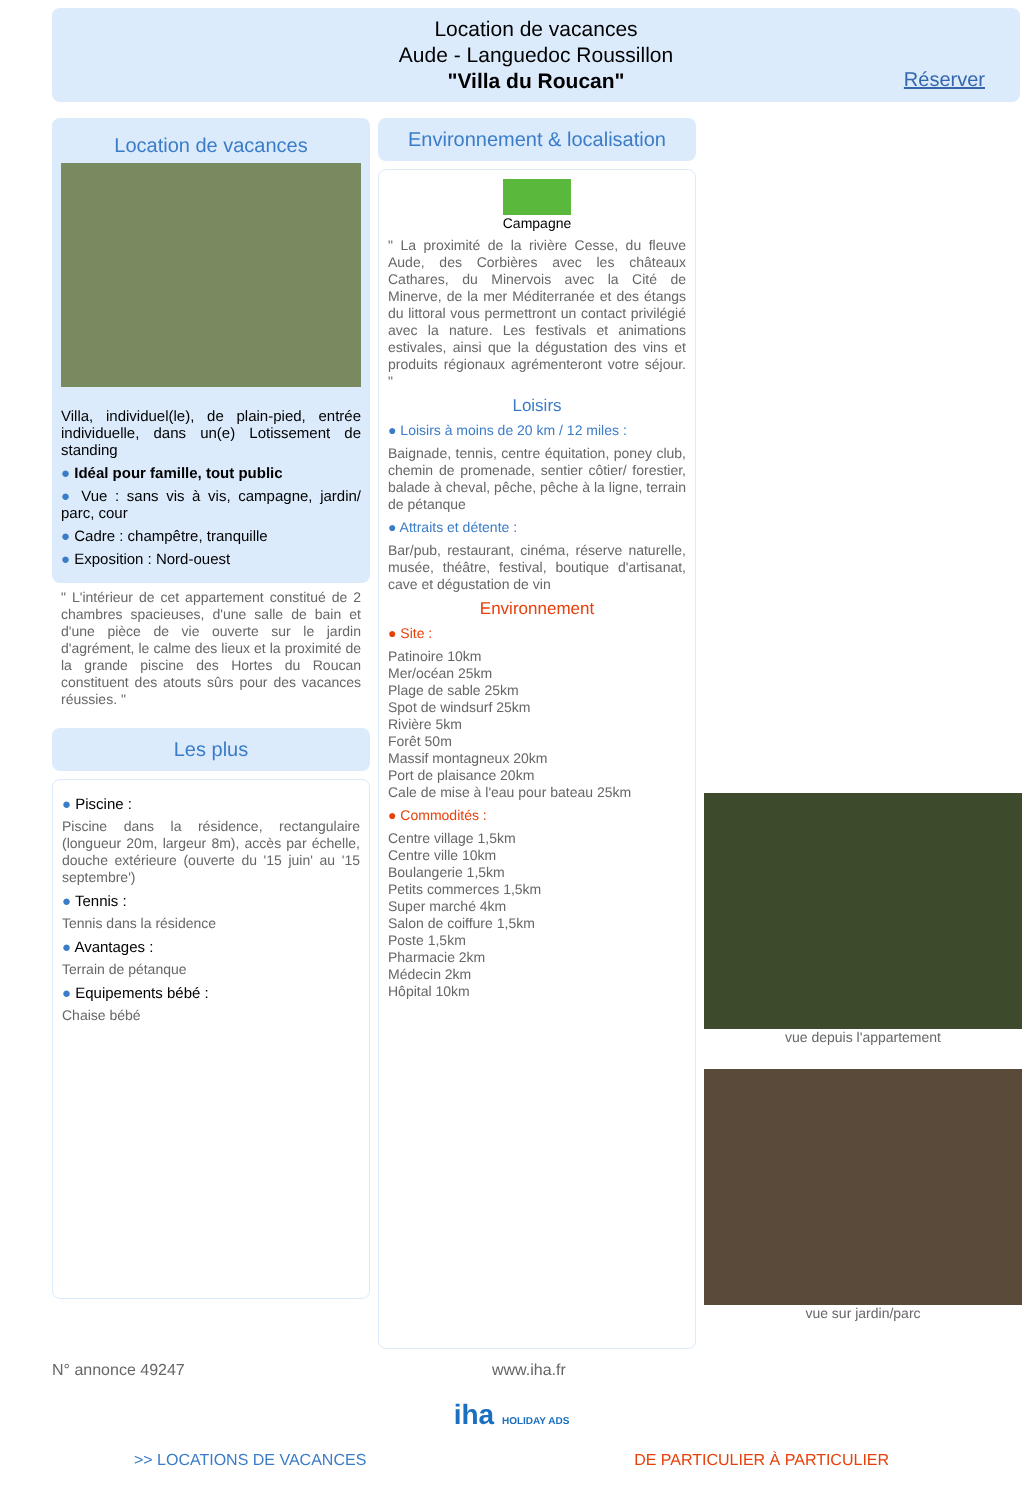Location de vacances
Aude - Languedoc Roussillon
"Villa du Roucan"
Réserver
Location de vacances
Villa, individuel(le), de plain-pied, entrée individuelle, dans un(e) Lotissement de standing
● Idéal pour famille, tout public
● Vue : sans vis à vis, campagne, jardin/ parc, cour
● Cadre : champêtre, tranquille
● Exposition : Nord-ouest
" L'intérieur de cet appartement constitué de 2 chambres spacieuses, d'une salle de bain et d'une pièce de vie ouverte sur le jardin d'agrément, le calme des lieux et la proximité de la grande piscine des Hortes du Roucan constituent des atouts sûrs pour des vacances réussies. "
Les plus
● Piscine :
Piscine dans la résidence, rectangulaire (longueur 20m, largeur 8m), accès par échelle, douche extérieure (ouverte du '15 juin' au '15 septembre')
● Tennis :
Tennis dans la résidence
● Avantages :
Terrain de pétanque
● Equipements bébé :
Chaise bébé
Environnement & localisation
Campagne
" La proximité de la rivière Cesse, du fleuve Aude, des Corbières avec les châteaux Cathares, du Minervois avec la Cité de Minerve, de la mer Méditerranée et des étangs du littoral vous permettront un contact privilégié avec la nature. Les festivals et animations estivales, ainsi que la dégustation des vins et produits régionaux agrémenteront votre séjour. "
Loisirs
● Loisirs à moins de 20 km / 12 miles :
Baignade, tennis, centre équitation, poney club, chemin de promenade, sentier côtier/ forestier, balade à cheval, pêche, pêche à la ligne, terrain de pétanque
● Attraits et détente :
Bar/pub, restaurant, cinéma, réserve naturelle, musée, théâtre, festival, boutique d'artisanat, cave et dégustation de vin
Environnement
● Site :
Patinoire 10km
Mer/océan 25km
Plage de sable 25km
Spot de windsurf 25km
Rivière 5km
Forêt 50m
Massif montagneux 20km
Port de plaisance 20km
Cale de mise à l'eau pour bateau 25km
● Commodités :
Centre village 1,5km
Centre ville 10km
Boulangerie 1,5km
Petits commerces 1,5km
Super marché 4km
Salon de coiffure 1,5km
Poste 1,5km
Pharmacie 2km
Médecin 2km
Hôpital 10km
vue depuis l'appartement
vue sur jardin/parc
N° annonce 49247 www.iha.fr
iha HOLIDAY ADS
>> LOCATIONS DE VACANCES DE PARTICULIER À PARTICULIER